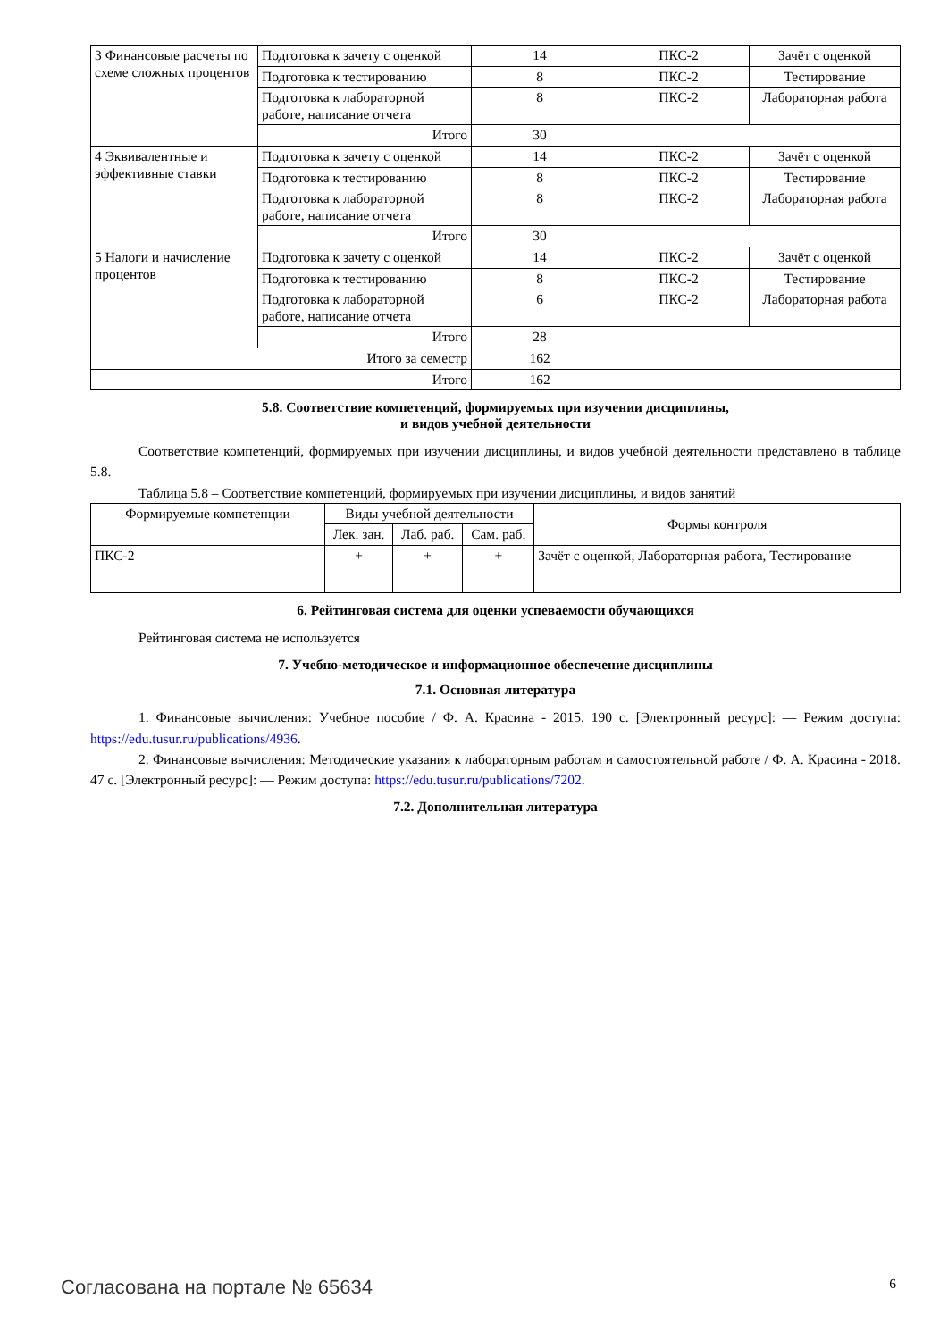| 3 Финансовые расчеты по схеме сложных процентов | Подготовка к зачету с оценкой | 14 | ПКС-2 | Зачёт с оценкой |
| | Подготовка к тестированию | 8 | ПКС-2 | Тестирование |
| | Подготовка к лабораторной работе, написание отчета | 8 | ПКС-2 | Лабораторная работа |
| | Итого | 30 | | |
| 4 Эквивалентные и эффективные ставки | Подготовка к зачету с оценкой | 14 | ПКС-2 | Зачёт с оценкой |
| | Подготовка к тестированию | 8 | ПКС-2 | Тестирование |
| | Подготовка к лабораторной работе, написание отчета | 8 | ПКС-2 | Лабораторная работа |
| | Итого | 30 | | |
| 5 Налоги и начисление процентов | Подготовка к зачету с оценкой | 14 | ПКС-2 | Зачёт с оценкой |
| | Подготовка к тестированию | 8 | ПКС-2 | Тестирование |
| | Подготовка к лабораторной работе, написание отчета | 6 | ПКС-2 | Лабораторная работа |
| | Итого | 28 | | |
| Итого за семестр | | 162 | | |
| Итого | | 162 | | |
5.8. Соответствие компетенций, формируемых при изучении дисциплины,
и видов учебной деятельности
Соответствие компетенций, формируемых при изучении дисциплины, и видов учебной деятельности представлено в таблице 5.8.
Таблица 5.8 – Соответствие компетенций, формируемых при изучении дисциплины, и видов занятий
| Формируемые компетенции | Виды учебной деятельности | | | Формы контроля |
| --- | --- | --- | --- | --- |
| | Лек. зан. | Лаб. раб. | Сам. раб. | |
| ПКС-2 | + | + | + | Зачёт с оценкой, Лабораторная работа, Тестирование |
6. Рейтинговая система для оценки успеваемости обучающихся
Рейтинговая система не используется
7. Учебно-методическое и информационное обеспечение дисциплины
7.1. Основная литература
1. Финансовые вычисления: Учебное пособие / Ф. А. Красина - 2015. 190 с. [Электронный ресурс]: — Режим доступа: https://edu.tusur.ru/publications/4936.
2. Финансовые вычисления: Методические указания к лабораторным работам и самостоятельной работе / Ф. А. Красина - 2018. 47 с. [Электронный ресурс]: — Режим доступа: https://edu.tusur.ru/publications/7202.
7.2. Дополнительная литература
Согласована на портале № 65634 6